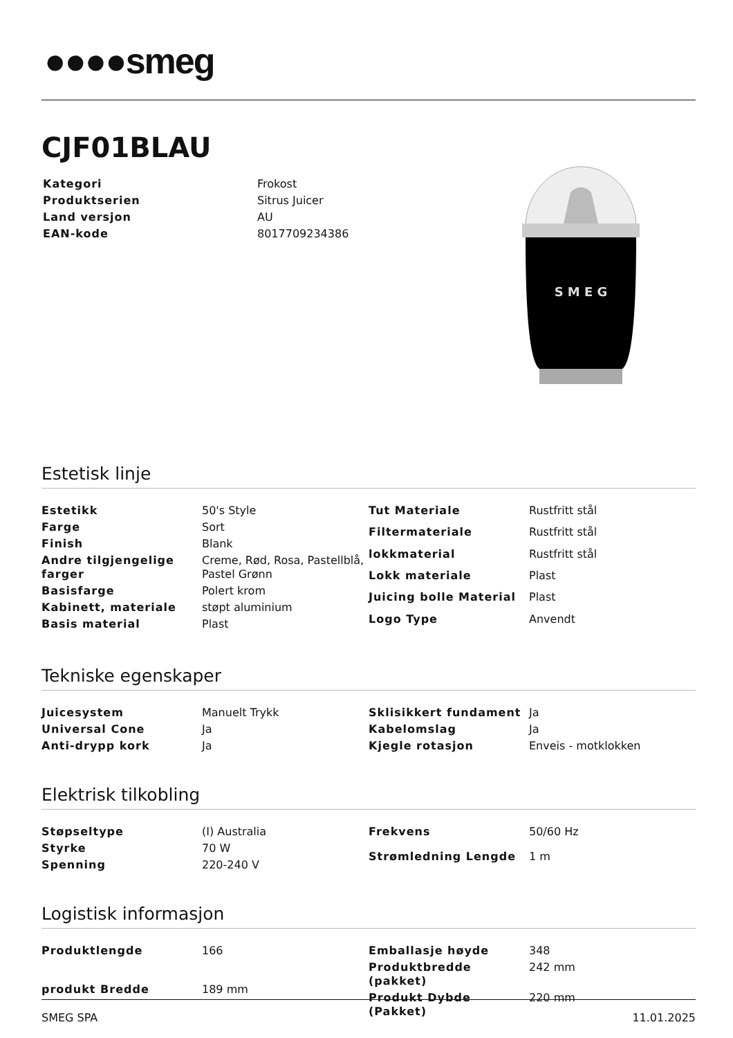●●●●smeg
CJF01BLAU
| Kategori | Frokost |
| Produktserien | Sitrus Juicer |
| Land versjon | AU |
| EAN-kode | 8017709234386 |
S M E G
Estetisk linje
| Estetikk | 50's Style |
| Farge | Sort |
| Finish | Blank |
| Andre tilgjengelige farger | Creme, Rød, Rosa, Pastellblå, Pastel Grønn |
| Basisfarge | Polert krom |
| Kabinett, materiale | støpt aluminium |
| Basis material | Plast |
| Tut Materiale | Rustfritt stål |
| Filtermateriale | Rustfritt stål |
| lokkmaterial | Rustfritt stål |
| Lokk materiale | Plast |
| Juicing bolle Material | Plast |
| Logo Type | Anvendt |
Tekniske egenskaper
| Juicesystem | Manuelt Trykk |
| Universal Cone | Ja |
| Anti-drypp kork | Ja |
| Sklisikkert fundament | Ja |
| Kabelomslag | Ja |
| Kjegle rotasjon | Enveis - motklokken |
Elektrisk tilkobling
| Støpseltype | (I) Australia |
| Styrke | 70 W |
| Spenning | 220-240 V |
| Frekvens | 50/60 Hz |
| Strømledning Lengde | 1 m |
Logistisk informasjon
| Produktlengde | 166 |
| produkt Bredde | 189 mm |
| Emballasje høyde | 348 |
| Produktbredde (pakket) | 242 mm |
| Produkt Dybde (Pakket) | 220 mm |
SMEG SPA 11.01.2025